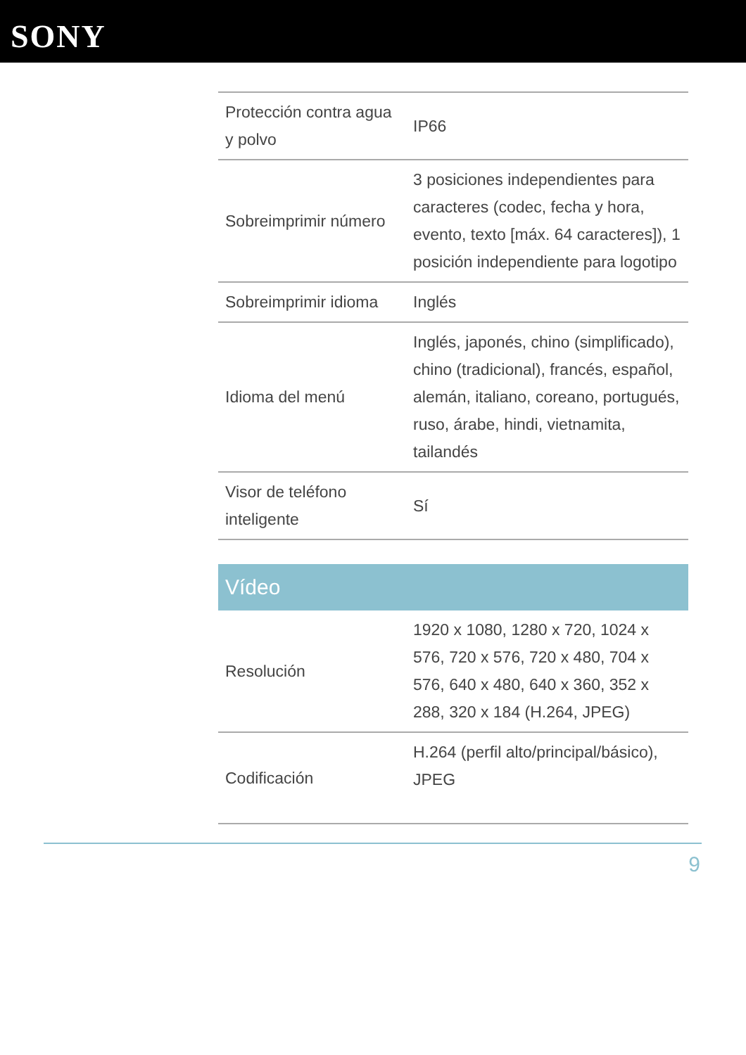SONY
| Protección contra agua y polvo | IP66 |
| Sobreimprimir número | 3 posiciones independientes para caracteres (codec, fecha y hora, evento, texto [máx. 64 caracteres]), 1 posición independiente para logotipo |
| Sobreimprimir idioma | Inglés |
| Idioma del menú | Inglés, japonés, chino (simplificado), chino (tradicional), francés, español, alemán, italiano, coreano, portugués, ruso, árabe, hindi, vietnamita, tailandés |
| Visor de teléfono inteligente | Sí |
Vídeo
| Resolución | 1920 x 1080, 1280 x 720, 1024 x 576, 720 x 576, 720 x 480, 704 x 576, 640 x 480, 640 x 360, 352 x 288, 320 x 184 (H.264, JPEG) |
| Codificación | H.264 (perfil alto/principal/básico), JPEG |
9